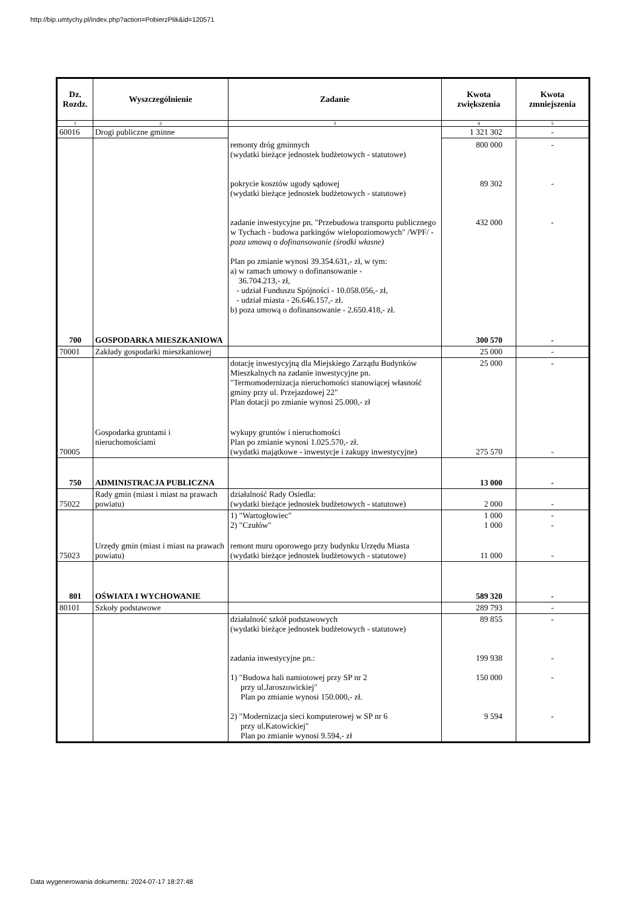http://bip.umtychy.pl/index.php?action=PobierzPlik&id=120571
| Dz. Rozdz. | Wyszczególnienie | Zadanie | Kwota zwiększenia | Kwota zmniejszenia |
| --- | --- | --- | --- | --- |
| 1 | 2 | 3 | 4 | 5 |
| 60016 | Drogi publiczne gminne | | 1 321 302 | - |
| | | remonty dróg gminnych (wydatki bieżące jednostek budżetowych - statutowe) pokrycie kosztów ugody sądowej (wydatki bieżące jednostek budżetowych - statutowe) zadanie inwestycyjne pn. "Przebudowa transportu publicznego w Tychach - budowa parkingów wielopoziomowych" /WPF/ - poza umową o dofinansowanie (środki własne) Plan po zmianie wynosi 39.354.631,- zł, w tym: a) w ramach umowy o dofinansowanie - 36.704.213,- zł, - udział Funduszu Spójności - 10.058.056,- zł, - udział miasta - 26.646.157,- zł. b) poza umową o dofinansowanie - 2.650.418,- zł. | 800 000 89 302 432 000 | - - - |
| 700 | GOSPODARKA MIESZKANIOWA | | 300 570 | - |
| 70001 | Zakłady gospodarki mieszkaniowej | | 25 000 | - |
| | | dotację inwestycyjną dla Miejskiego Zarządu Budynków Mieszkalnych na zadanie inwestycyjne pn. "Termomodernizacja nieruchomości stanowiącej własność gminy przy ul. Przejazdowej 22" Plan dotacji po zmianie wynosi 25.000,- zł | 25 000 | - |
| 70005 | Gospodarka gruntami i nieruchomościami | wykupy gruntów i nieruchomości Plan po zmianie wynosi 1.025.570,- zł. (wydatki majątkowe - inwestycje i zakupy inwestycyjne) | 275 570 | - |
| 750 | ADMINISTRACJA PUBLICZNA | | 13 000 | - |
| 75022 | Rady gmin (miast i miast na prawach powiatu) | działalność Rady Osiedla: (wydatki bieżące jednostek budżetowych - statutowe) | 2 000 | - |
| | | 1) "Wartogłowiec" 2) "Czułów" | 1 000 1 000 | - - |
| 75023 | Urzędy gmin (miast i miast na prawach powiatu) | remont muru oporowego przy budynku Urzędu Miasta (wydatki bieżące jednostek budżetowych - statutowe) | 11 000 | - |
| 801 | OŚWIATA I WYCHOWANIE | | 589 320 | - |
| 80101 | Szkoły podstawowe | | 289 793 | - |
| | | działalność szkół podstawowych (wydatki bieżące jednostek budżetowych - statutowe) zadania inwestycyjne pn.: 1) "Budowa hali namiotowej przy SP nr 2 przy ul.Jaroszowickiej" Plan po zmianie wynosi 150.000,- zł. 2) "Modernizacja sieci komputerowej w SP nr 6 przy ul.Katowickiej" Plan po zmianie wynosi 9.594,- zł | 89 855 199 938 150 000 9 594 | - - - - |
Data wygenerowania dokumentu: 2024-07-17 18:27:48